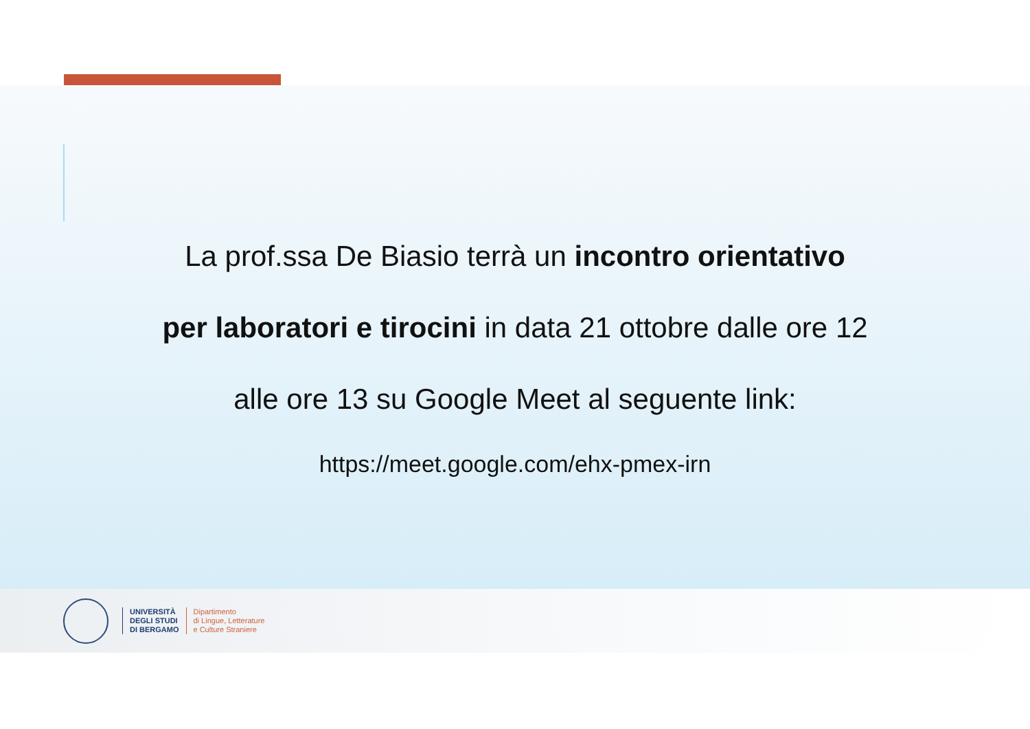La prof.ssa De Biasio terrà un incontro orientativo
per laboratori e tirocini in data 21 ottobre dalle ore 12
alle ore 13 su Google Meet al seguente link:
https://meet.google.com/ehx-pmex-irn
UNIVERSITÀ
DEGLI STUDI
DI BERGAMO
Dipartimento
di Lingue, Letterature
e Culture Straniere